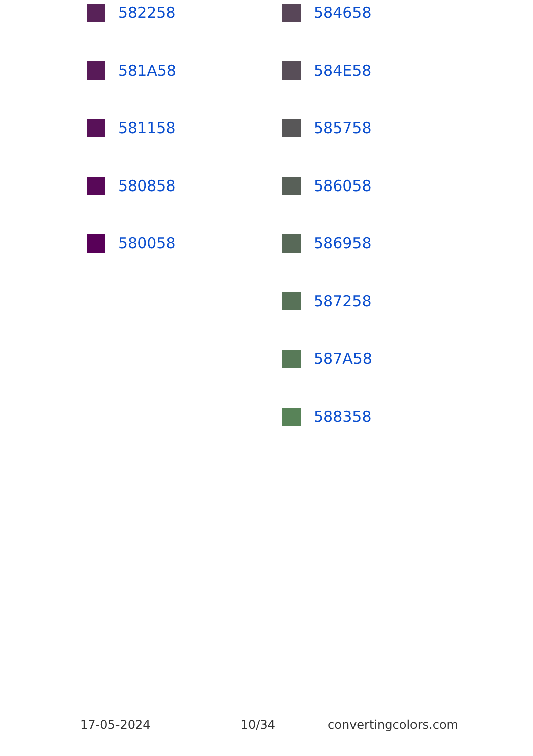582258
581A58
581158
580858
580058
584658
584E58
585758
586058
586958
587258
587A58
588358
17-05-2024 10/34 convertingcolors.com